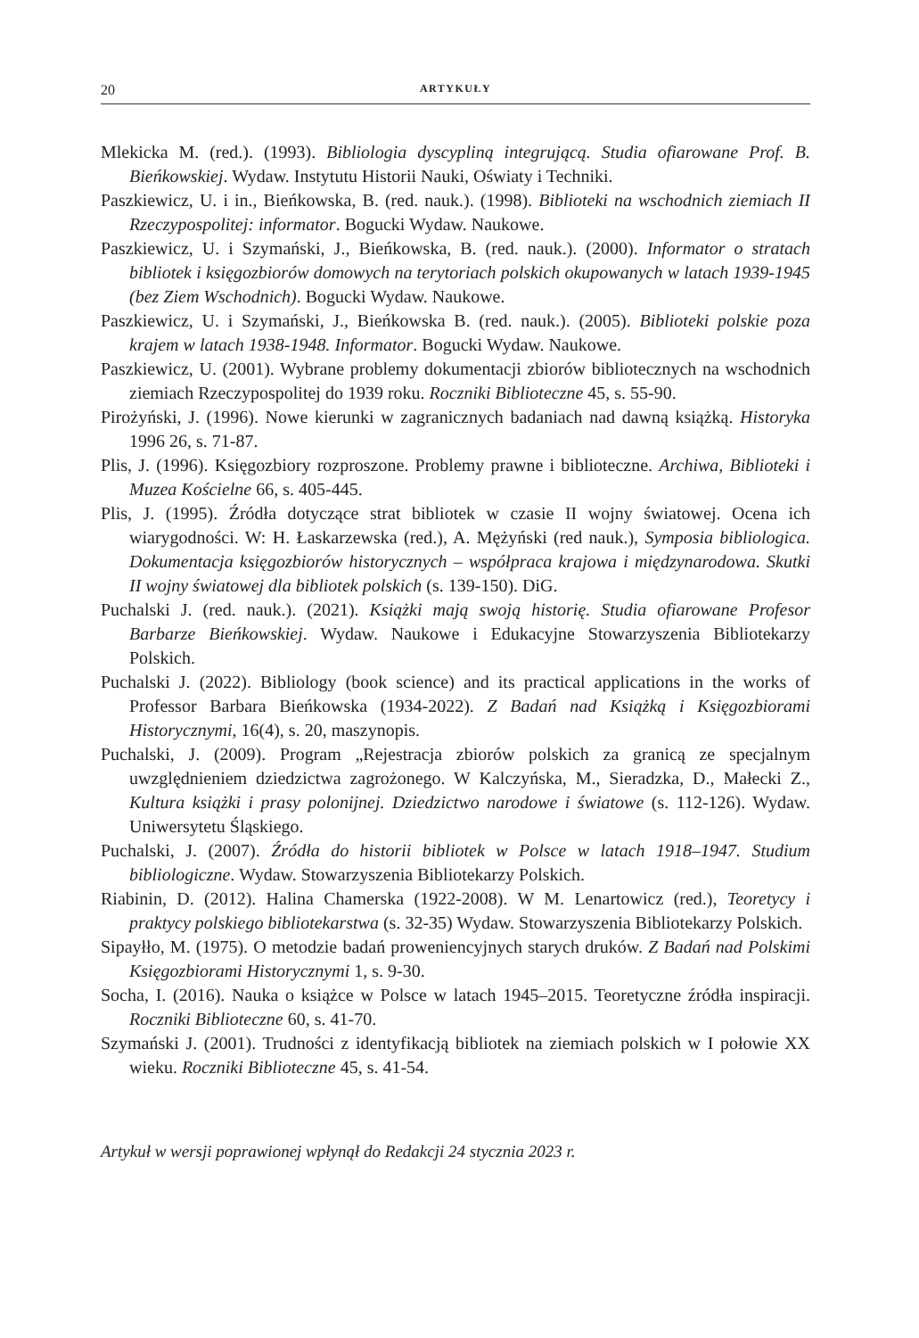20 ARTYKUŁY
Mlekicka M. (red.). (1993). Bibliologia dyscypliną integrującą. Studia ofiarowane Prof. B. Bieńkowskiej. Wydaw. Instytutu Historii Nauki, Oświaty i Techniki.
Paszkiewicz, U. i in., Bieńkowska, B. (red. nauk.). (1998). Biblioteki na wschodnich ziemiach II Rzeczypospolitej: informator. Bogucki Wydaw. Naukowe.
Paszkiewicz, U. i Szymański, J., Bieńkowska, B. (red. nauk.). (2000). Informator o stratach bibliotek i księgozbiorów domowych na terytoriach polskich okupowanych w latach 1939-1945 (bez Ziem Wschodnich). Bogucki Wydaw. Naukowe.
Paszkiewicz, U. i Szymański, J., Bieńkowska B. (red. nauk.). (2005). Biblioteki polskie poza krajem w latach 1938-1948. Informator. Bogucki Wydaw. Naukowe.
Paszkiewicz, U. (2001). Wybrane problemy dokumentacji zbiorów bibliotecznych na wschodnich ziemiach Rzeczypospolitej do 1939 roku. Roczniki Biblioteczne 45, s. 55-90.
Pirożyński, J. (1996). Nowe kierunki w zagranicznych badaniach nad dawną książką. Historyka 1996 26, s. 71-87.
Plis, J. (1996). Księgozbiory rozproszone. Problemy prawne i biblioteczne. Archiwa, Biblioteki i Muzea Kościelne 66, s. 405-445.
Plis, J. (1995). Źródła dotyczące strat bibliotek w czasie II wojny światowej. Ocena ich wiarygodności. W: H. Łaskarzewska (red.), A. Mężyński (red nauk.), Symposia bibliologica. Dokumentacja księgozbiorów historycznych – współpraca krajowa i międzynarodowa. Skutki II wojny światowej dla bibliotek polskich (s. 139-150). DiG.
Puchalski J. (red. nauk.). (2021). Książki mają swoją historię. Studia ofiarowane Profesor Barbarze Bieńkowskiej. Wydaw. Naukowe i Edukacyjne Stowarzyszenia Bibliotekarzy Polskich.
Puchalski J. (2022). Bibliology (book science) and its practical applications in the works of Professor Barbara Bieńkowska (1934-2022). Z Badań nad Książką i Księgozbiorami Historycznymi, 16(4), s. 20, maszynopis.
Puchalski, J. (2009). Program „Rejestracja zbiorów polskich za granicą ze specjalnym uwzględnieniem dziedzictwa zagrożonego. W Kalczyńska, M., Sieradzka, D., Małecki Z., Kultura książki i prasy polonijnej. Dziedzictwo narodowe i światowe (s. 112-126). Wydaw. Uniwersytetu Śląskiego.
Puchalski, J. (2007). Źródła do historii bibliotek w Polsce w latach 1918–1947. Studium bibliologiczne. Wydaw. Stowarzyszenia Bibliotekarzy Polskich.
Riabinin, D. (2012). Halina Chamerska (1922-2008). W M. Lenartowicz (red.), Teoretycy i praktycy polskiego bibliotekarstwa (s. 32-35) Wydaw. Stowarzyszenia Bibliotekarzy Polskich.
Sipayłło, M. (1975). O metodzie badań proweniencyjnych starych druków. Z Badań nad Polskimi Księgozbiorami Historycznymi 1, s. 9-30.
Socha, I. (2016). Nauka o książce w Polsce w latach 1945–2015. Teoretyczne źródła inspiracji. Roczniki Biblioteczne 60, s. 41-70.
Szymański J. (2001). Trudności z identyfikacją bibliotek na ziemiach polskich w I połowie XX wieku. Roczniki Biblioteczne 45, s. 41-54.
Artykuł w wersji poprawionej wpłynął do Redakcji 24 stycznia 2023 r.